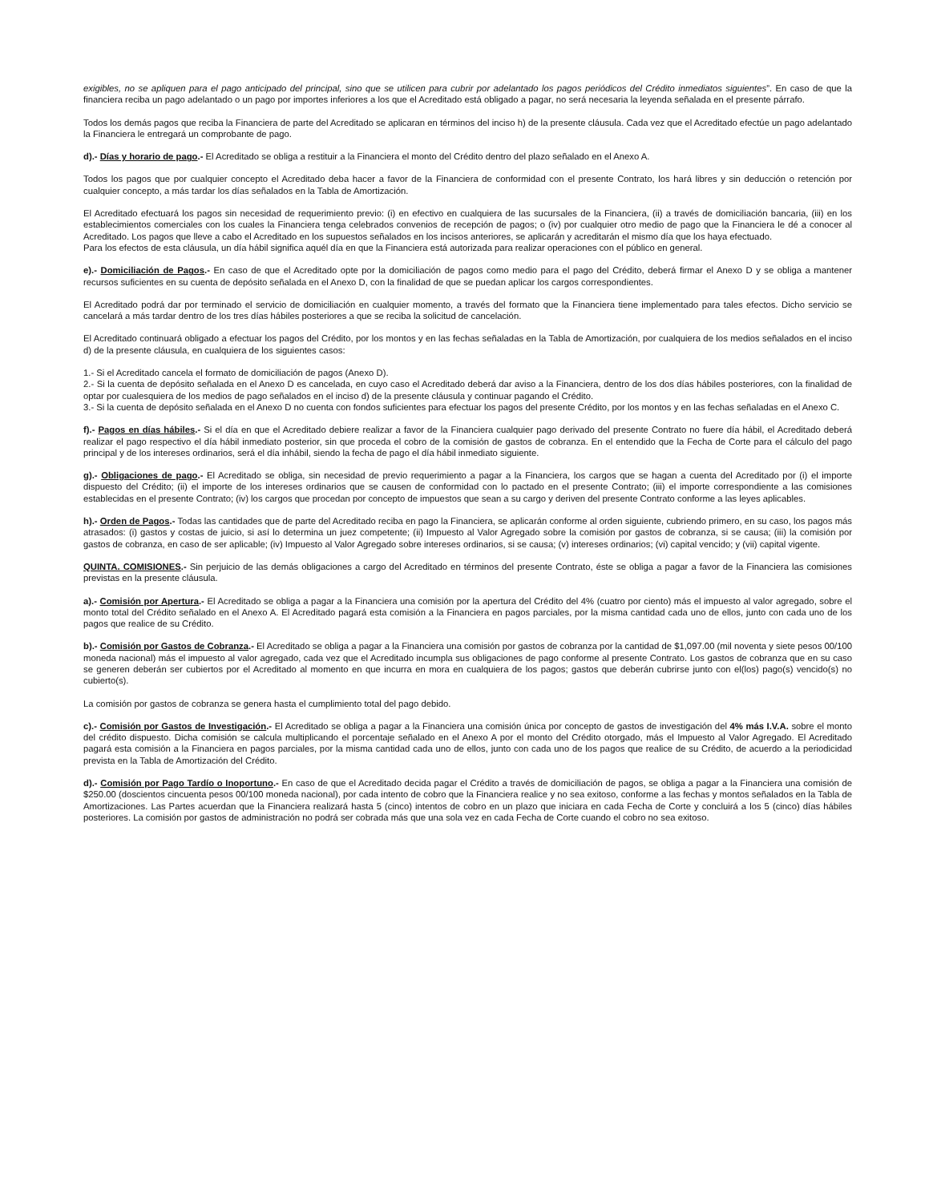exigibles, no se apliquen para el pago anticipado del principal, sino que se utilicen para cubrir por adelantado los pagos periódicos del Crédito inmediatos siguientes”. En caso de que la financiera reciba un pago adelantado o un pago por importes inferiores a los que el Acreditado está obligado a pagar, no será necesaria la leyenda señalada en el presente párrafo.
Todos los demás pagos que reciba la Financiera de parte del Acreditado se aplicaran en términos del inciso h) de la presente cláusula. Cada vez que el Acreditado efectúe un pago adelantado la Financiera le entregará un comprobante de pago.
d).- Días y horario de pago.- El Acreditado se obliga a restituir a la Financiera el monto del Crédito dentro del plazo señalado en el Anexo A.
Todos los pagos que por cualquier concepto el Acreditado deba hacer a favor de la Financiera de conformidad con el presente Contrato, los hará libres y sin deducción o retención por cualquier concepto, a más tardar los días señalados en la Tabla de Amortización.
El Acreditado efectuará los pagos sin necesidad de requerimiento previo: (i) en efectivo en cualquiera de las sucursales de la Financiera, (ii) a través de domiciliación bancaria, (iii) en los establecimientos comerciales con los cuales la Financiera tenga celebrados convenios de recepción de pagos; o (iv) por cualquier otro medio de pago que la Financiera le dé a conocer al Acreditado. Los pagos que lleve a cabo el Acreditado en los supuestos señalados en los incisos anteriores, se aplicarán y acreditarán el mismo día que los haya efectuado.
Para los efectos de esta cláusula, un día hábil significa aquél día en que la Financiera está autorizada para realizar operaciones con el público en general.
e).- Domiciliación de Pagos.- En caso de que el Acreditado opte por la domiciliación de pagos como medio para el pago del Crédito, deberá firmar el Anexo D y se obliga a mantener recursos suficientes en su cuenta de depósito señalada en el Anexo D, con la finalidad de que se puedan aplicar los cargos correspondientes.
El Acreditado podrá dar por terminado el servicio de domiciliación en cualquier momento, a través del formato que la Financiera tiene implementado para tales efectos. Dicho servicio se cancelará a más tardar dentro de los tres días hábiles posteriores a que se reciba la solicitud de cancelación.
El Acreditado continuará obligado a efectuar los pagos del Crédito, por los montos y en las fechas señaladas en la Tabla de Amortización, por cualquiera de los medios señalados en el inciso d) de la presente cláusula, en cualquiera de los siguientes casos:
1.- Si el Acreditado cancela el formato de domiciliación de pagos (Anexo D).
2.- Si la cuenta de depósito señalada en el Anexo D es cancelada, en cuyo caso el Acreditado deberá dar aviso a la Financiera, dentro de los dos días hábiles posteriores, con la finalidad de optar por cualesquiera de los medios de pago señalados en el inciso d) de la presente cláusula y continuar pagando el Crédito.
3.- Si la cuenta de depósito señalada en el Anexo D no cuenta con fondos suficientes para efectuar los pagos del presente Crédito, por los montos y en las fechas señaladas en el Anexo C.
f).- Pagos en días hábiles.- Si el día en que el Acreditado debiere realizar a favor de la Financiera cualquier pago derivado del presente Contrato no fuere día hábil, el Acreditado deberá realizar el pago respectivo el día hábil inmediato posterior, sin que proceda el cobro de la comisión de gastos de cobranza. En el entendido que la Fecha de Corte para el cálculo del pago principal y de los intereses ordinarios, será el día inhábil, siendo la fecha de pago el día hábil inmediato siguiente.
g).- Obligaciones de pago.- El Acreditado se obliga, sin necesidad de previo requerimiento a pagar a la Financiera, los cargos que se hagan a cuenta del Acreditado por (i) el importe dispuesto del Crédito; (ii) el importe de los intereses ordinarios que se causen de conformidad con lo pactado en el presente Contrato; (iii) el importe correspondiente a las comisiones establecidas en el presente Contrato; (iv) los cargos que procedan por concepto de impuestos que sean a su cargo y deriven del presente Contrato conforme a las leyes aplicables.
h).- Orden de Pagos.- Todas las cantidades que de parte del Acreditado reciba en pago la Financiera, se aplicarán conforme al orden siguiente, cubriendo primero, en su caso, los pagos más atrasados: (i) gastos y costas de juicio, si así lo determina un juez competente; (ii) Impuesto al Valor Agregado sobre la comisión por gastos de cobranza, si se causa; (iii) la comisión por gastos de cobranza, en caso de ser aplicable; (iv) Impuesto al Valor Agregado sobre intereses ordinarios, si se causa; (v) intereses ordinarios; (vi) capital vencido; y (vii) capital vigente.
QUINTA. COMISIONES.- Sin perjuicio de las demás obligaciones a cargo del Acreditado en términos del presente Contrato, éste se obliga a pagar a favor de la Financiera las comisiones previstas en la presente cláusula.
a).- Comisión por Apertura.- El Acreditado se obliga a pagar a la Financiera una comisión por la apertura del Crédito del 4% (cuatro por ciento) más el impuesto al valor agregado, sobre el monto total del Crédito señalado en el Anexo A. El Acreditado pagará esta comisión a la Financiera en pagos parciales, por la misma cantidad cada uno de ellos, junto con cada uno de los pagos que realice de su Crédito.
b).- Comisión por Gastos de Cobranza.- El Acreditado se obliga a pagar a la Financiera una comisión por gastos de cobranza por la cantidad de $1,097.00 (mil noventa y siete pesos 00/100 moneda nacional) más el impuesto al valor agregado, cada vez que el Acreditado incumpla sus obligaciones de pago conforme al presente Contrato. Los gastos de cobranza que en su caso se generen deberán ser cubiertos por el Acreditado al momento en que incurra en mora en cualquiera de los pagos; gastos que deberán cubrirse junto con el(los) pago(s) vencido(s) no cubierto(s).
La comisión por gastos de cobranza se genera hasta el cumplimiento total del pago debido.
c).- Comisión por Gastos de Investigación.- El Acreditado se obliga a pagar a la Financiera una comisión única por concepto de gastos de investigación del 4% más I.V.A. sobre el monto del crédito dispuesto. Dicha comisión se calcula multiplicando el porcentaje señalado en el Anexo A por el monto del Crédito otorgado, más el Impuesto al Valor Agregado. El Acreditado pagará esta comisión a la Financiera en pagos parciales, por la misma cantidad cada uno de ellos, junto con cada uno de los pagos que realice de su Crédito, de acuerdo a la periodicidad prevista en la Tabla de Amortización del Crédito.
d).- Comisión por Pago Tardío o Inoportuno.- En caso de que el Acreditado decida pagar el Crédito a través de domiciliación de pagos, se obliga a pagar a la Financiera una comisión de $250.00 (doscientos cincuenta pesos 00/100 moneda nacional), por cada intento de cobro que la Financiera realice y no sea exitoso, conforme a las fechas y montos señalados en la Tabla de Amortizaciones. Las Partes acuerdan que la Financiera realizará hasta 5 (cinco) intentos de cobro en un plazo que iniciara en cada Fecha de Corte y concluirá a los 5 (cinco) días hábiles posteriores. La comisión por gastos de administración no podrá ser cobrada más que una sola vez en cada Fecha de Corte cuando el cobro no sea exitoso.